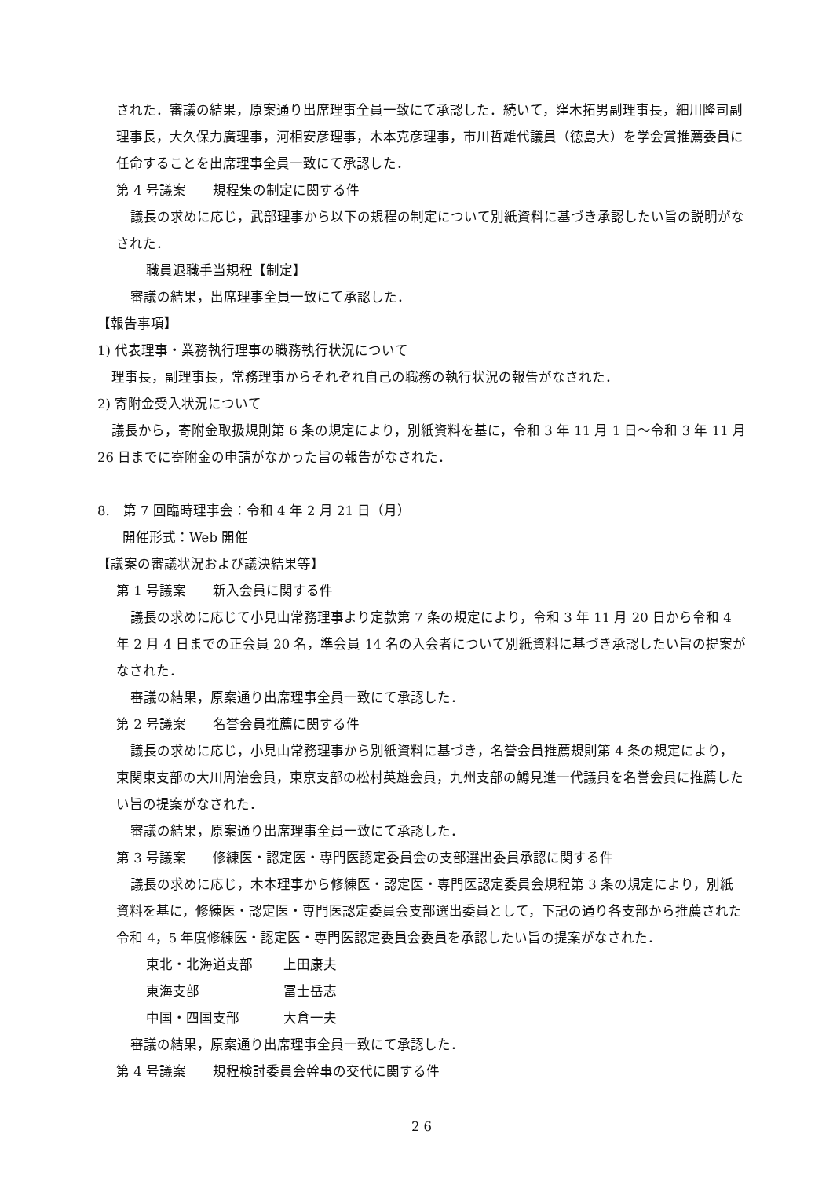された．審議の結果，原案通り出席理事全員一致にて承認した．続いて，窪木拓男副理事長，細川隆司副理事長，大久保力廣理事，河相安彦理事，木本克彦理事，市川哲雄代議員（徳島大）を学会賞推薦委員に任命することを出席理事全員一致にて承認した．
第 4 号議案　　規程集の制定に関する件
議長の求めに応じ，武部理事から以下の規程の制定について別紙資料に基づき承認したい旨の説明がなされた．
職員退職手当規程【制定】
審議の結果，出席理事全員一致にて承認した．
【報告事項】
1) 代表理事・業務執行理事の職務執行状況について
理事長，副理事長，常務理事からそれぞれ自己の職務の執行状況の報告がなされた．
2) 寄附金受入状況について
議長から，寄附金取扱規則第 6 条の規定により，別紙資料を基に，令和 3 年 11 月 1 日～令和 3 年 11 月 26 日までに寄附金の申請がなかった旨の報告がなされた．
8.　第 7 回臨時理事会：令和 4 年 2 月 21 日（月）
開催形式：Web 開催
【議案の審議状況および議決結果等】
第 1 号議案　　新入会員に関する件
議長の求めに応じて小見山常務理事より定款第 7 条の規定により，令和 3 年 11 月 20 日から令和 4 年 2 月 4 日までの正会員 20 名，準会員 14 名の入会者について別紙資料に基づき承認したい旨の提案がなされた．
審議の結果，原案通り出席理事全員一致にて承認した．
第 2 号議案　　名誉会員推薦に関する件
議長の求めに応じ，小見山常務理事から別紙資料に基づき，名誉会員推薦規則第 4 条の規定により，東関東支部の大川周治会員，東京支部の松村英雄会員，九州支部の鱒見進一代議員を名誉会員に推薦したい旨の提案がなされた．
審議の結果，原案通り出席理事全員一致にて承認した．
第 3 号議案　　修練医・認定医・専門医認定委員会の支部選出委員承認に関する件
議長の求めに応じ，木本理事から修練医・認定医・専門医認定委員会規程第 3 条の規定により，別紙資料を基に，修練医・認定医・専門医認定委員会支部選出委員として，下記の通り各支部から推薦された令和 4，5 年度修練医・認定医・専門医認定委員会委員を承認したい旨の提案がなされた．
東北・北海道支部 上田康夫
東海支部 冨士岳志
中国・四国支部 大倉一夫
審議の結果，原案通り出席理事全員一致にて承認した．
第 4 号議案　　規程検討委員会幹事の交代に関する件
2 6